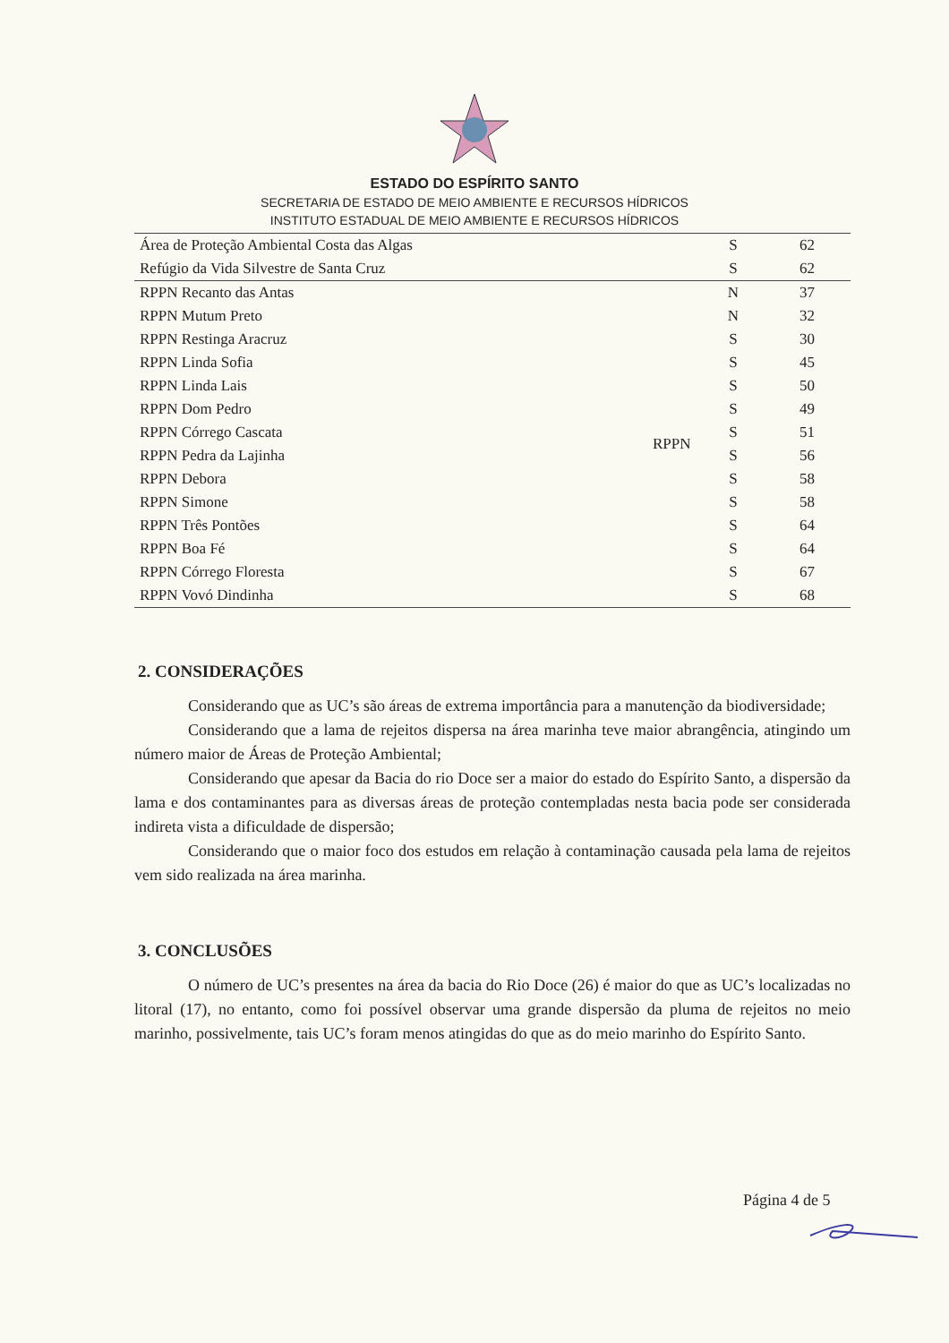ESTADO DO ESPÍRITO SANTO
SECRETARIA DE ESTADO DE MEIO AMBIENTE E RECURSOS HÍDRICOS
INSTITUTO ESTADUAL DE MEIO AMBIENTE E RECURSOS HÍDRICOS
| Área de Proteção Ambiental Costa das Algas | | S | 62 |
| Refúgio da Vida Silvestre de Santa Cruz | | S | 62 |
| RPPN Recanto das Antas | RPPN | N | 37 |
| RPPN Mutum Preto | | N | 32 |
| RPPN Restinga Aracruz | | S | 30 |
| RPPN Linda Sofia | | S | 45 |
| RPPN Linda Lais | | S | 50 |
| RPPN Dom Pedro | | S | 49 |
| RPPN Córrego Cascata | | S | 51 |
| RPPN Pedra da Lajinha | | S | 56 |
| RPPN Debora | | S | 58 |
| RPPN Simone | | S | 58 |
| RPPN Três Pontões | | S | 64 |
| RPPN Boa Fé | | S | 64 |
| RPPN Córrego Floresta | | S | 67 |
| RPPN Vovó Dindinha | | S | 68 |
2. CONSIDERAÇÕES
Considerando que as UC’s são áreas de extrema importância para a manutenção da biodiversidade;
Considerando que a lama de rejeitos dispersa na área marinha teve maior abrangência, atingindo um número maior de Áreas de Proteção Ambiental;
Considerando que apesar da Bacia do rio Doce ser a maior do estado do Espírito Santo, a dispersão da lama e dos contaminantes para as diversas áreas de proteção contempladas nesta bacia pode ser considerada indireta vista a dificuldade de dispersão;
Considerando que o maior foco dos estudos em relação à contaminação causada pela lama de rejeitos vem sido realizada na área marinha.
3. CONCLUSÕES
O número de UC’s presentes na área da bacia do Rio Doce (26) é maior do que as UC’s localizadas no litoral (17), no entanto, como foi possível observar uma grande dispersão da pluma de rejeitos no meio marinho, possivelmente, tais UC’s foram menos atingidas do que as do meio marinho do Espírito Santo.
Página 4 de 5